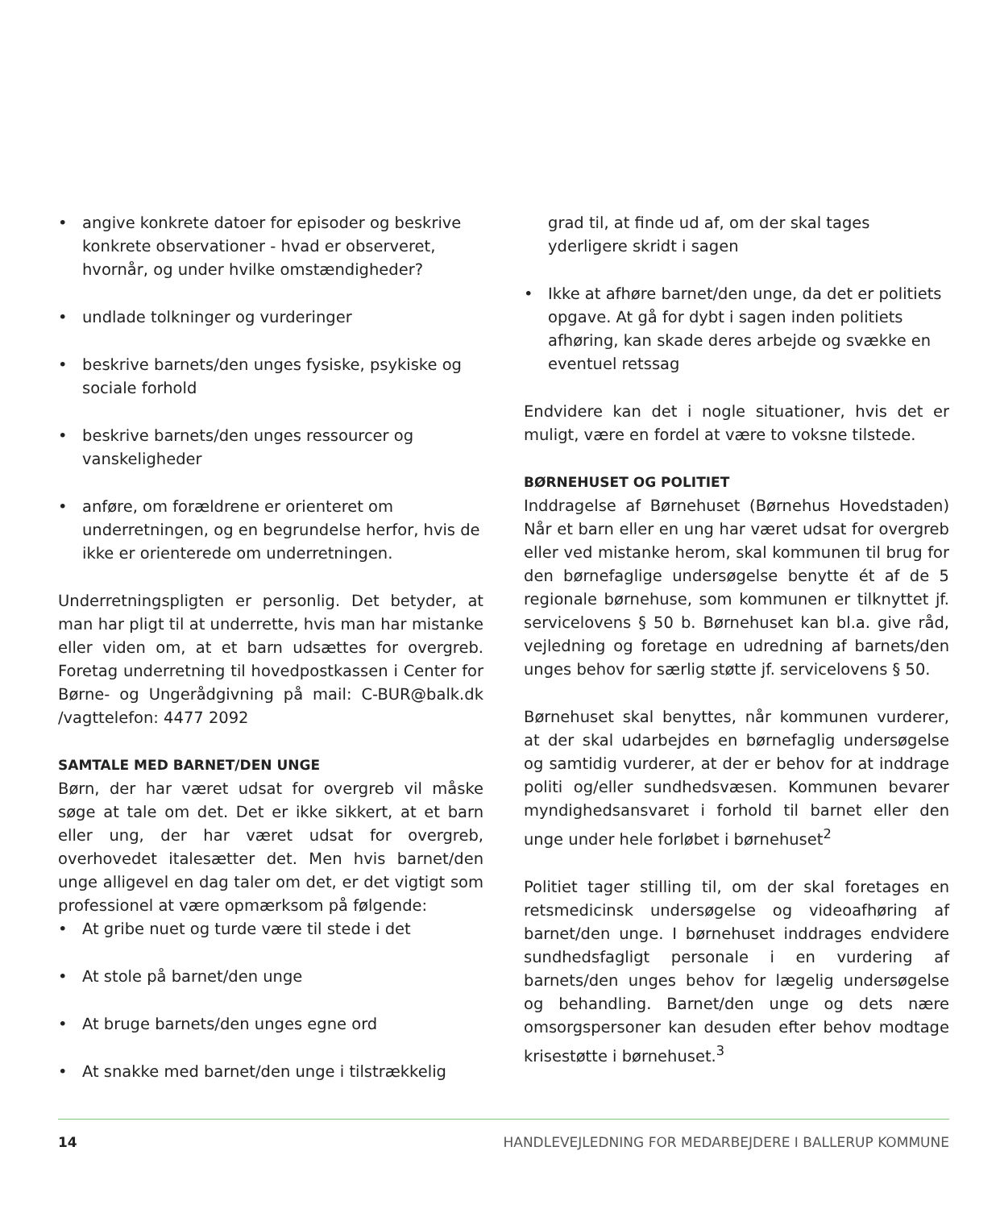• angive konkrete datoer for episoder og beskrive konkrete observationer - hvad er observeret, hvornår, og under hvilke omstændigheder?
• undlade tolkninger og vurderinger
• beskrive barnets/den unges fysiske, psykiske og sociale forhold
• beskrive barnets/den unges ressourcer og vanskeligheder
• anføre, om forældrene er orienteret om underretningen, og en begrundelse herfor, hvis de ikke er orienterede om underretningen.
Underretningspligten er personlig. Det betyder, at man har pligt til at underrette, hvis man har mistanke eller viden om, at et barn udsættes for overgreb. Foretag underretning til hovedpostkassen i Center for Børne- og Ungerådgivning på mail: C-BUR@balk.dk /vagttelefon: 4477 2092
SAMTALE MED BARNET/DEN UNGE
Børn, der har været udsat for overgreb vil måske søge at tale om det. Det er ikke sikkert, at et barn eller ung, der har været udsat for overgreb, overhovedet italesætter det. Men hvis barnet/den unge alligevel en dag taler om det, er det vigtigt som professionel at være opmærksom på følgende:
• At gribe nuet og turde være til stede i det
• At stole på barnet/den unge
• At bruge barnets/den unges egne ord
• At snakke med barnet/den unge i tilstrækkelig
grad til, at finde ud af, om der skal tages yderligere skridt i sagen
• Ikke at afhøre barnet/den unge, da det er politiets opgave. At gå for dybt i sagen inden politiets afhøring, kan skade deres arbejde og svække en eventuel retssag
Endvidere kan det i nogle situationer, hvis det er muligt, være en fordel at være to voksne tilstede.
BØRNEHUSET OG POLITIET
Inddragelse af Børnehuset (Børnehus Hovedstaden) Når et barn eller en ung har været udsat for overgreb eller ved mistanke herom, skal kommunen til brug for den børnefaglige undersøgelse benytte ét af de 5 regionale børnehuse, som kommunen er tilknyttet jf. servicelovens § 50 b. Børnehuset kan bl.a. give råd, vejledning og foretage en udredning af barnets/den unges behov for særlig støtte jf. servicelovens § 50.
Børnehuset skal benyttes, når kommunen vurderer, at der skal udarbejdes en børnefaglig undersøgelse og samtidig vurderer, at der er behov for at inddrage politi og/eller sundhedsvæsen. Kommunen bevarer myndighedsansvaret i forhold til barnet eller den unge under hele forløbet i børnehuset<sup>2</sup>
Politiet tager stilling til, om der skal foretages en retsmedicinsk undersøgelse og videoafhøring af barnet/den unge. I børnehuset inddrages endvidere sundhedsfagligt personale i en vurdering af barnets/den unges behov for lægelig undersøgelse og behandling. Barnet/den unge og dets nære omsorgspersoner kan desuden efter behov modtage krisestøtte i børnehuset.<sup>3</sup>
14 HANDLEVEJLEDNING FOR MEDARBEJDERE I BALLERUP KOMMUNE